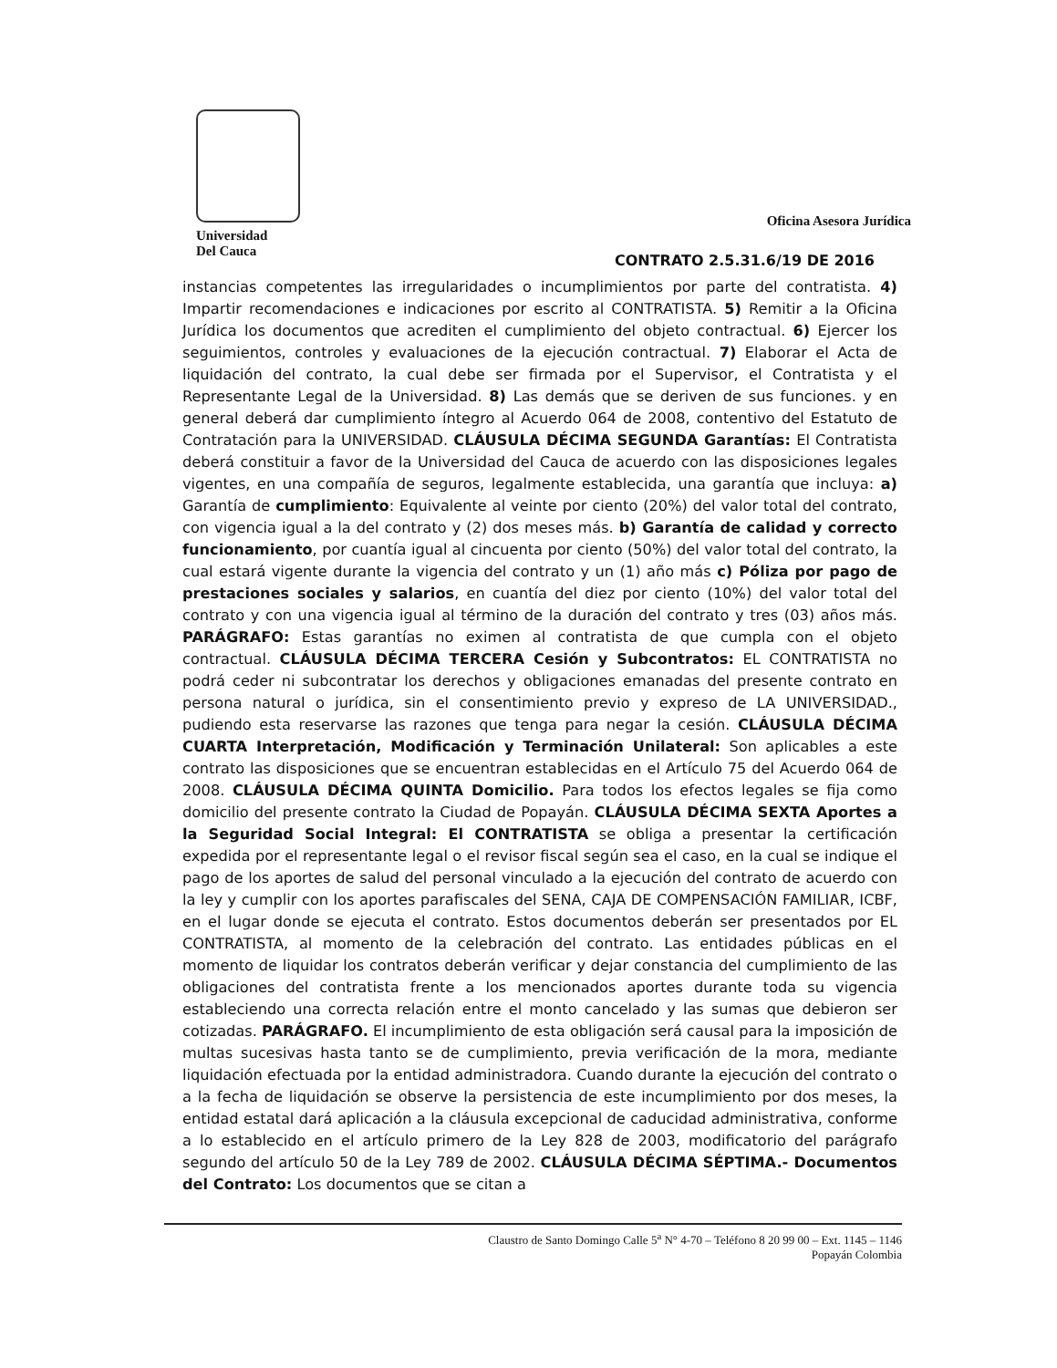Universidad
Del Cauca
Oficina Asesora Jurídica
CONTRATO 2.5.31.6/19 DE 2016
instancias competentes las irregularidades o incumplimientos por parte del contratista. 4) Impartir recomendaciones e indicaciones por escrito al CONTRATISTA. 5) Remitir a la Oficina Jurídica los documentos que acrediten el cumplimiento del objeto contractual. 6) Ejercer los seguimientos, controles y evaluaciones de la ejecución contractual. 7) Elaborar el Acta de liquidación del contrato, la cual debe ser firmada por el Supervisor, el Contratista y el Representante Legal de la Universidad. 8) Las demás que se deriven de sus funciones. y en general deberá dar cumplimiento íntegro al Acuerdo 064 de 2008, contentivo del Estatuto de Contratación para la UNIVERSIDAD. CLÁUSULA DÉCIMA SEGUNDA Garantías: El Contratista deberá constituir a favor de la Universidad del Cauca de acuerdo con las disposiciones legales vigentes, en una compañía de seguros, legalmente establecida, una garantía que incluya: a) Garantía de cumplimiento: Equivalente al veinte por ciento (20%) del valor total del contrato, con vigencia igual a la del contrato y (2) dos meses más. b) Garantía de calidad y correcto funcionamiento, por cuantía igual al cincuenta por ciento (50%) del valor total del contrato, la cual estará vigente durante la vigencia del contrato y un (1) año más c) Póliza por pago de prestaciones sociales y salarios, en cuantía del diez por ciento (10%) del valor total del contrato y con una vigencia igual al término de la duración del contrato y tres (03) años más. PARÁGRAFO: Estas garantías no eximen al contratista de que cumpla con el objeto contractual. CLÁUSULA DÉCIMA TERCERA Cesión y Subcontratos: EL CONTRATISTA no podrá ceder ni subcontratar los derechos y obligaciones emanadas del presente contrato en persona natural o jurídica, sin el consentimiento previo y expreso de LA UNIVERSIDAD., pudiendo esta reservarse las razones que tenga para negar la cesión. CLÁUSULA DÉCIMA CUARTA Interpretación, Modificación y Terminación Unilateral: Son aplicables a este contrato las disposiciones que se encuentran establecidas en el Artículo 75 del Acuerdo 064 de 2008. CLÁUSULA DÉCIMA QUINTA Domicilio. Para todos los efectos legales se fija como domicilio del presente contrato la Ciudad de Popayán. CLÁUSULA DÉCIMA SEXTA Aportes a la Seguridad Social Integral: El CONTRATISTA se obliga a presentar la certificación expedida por el representante legal o el revisor fiscal según sea el caso, en la cual se indique el pago de los aportes de salud del personal vinculado a la ejecución del contrato de acuerdo con la ley y cumplir con los aportes parafiscales del SENA, CAJA DE COMPENSACIÓN FAMILIAR, ICBF, en el lugar donde se ejecuta el contrato. Estos documentos deberán ser presentados por EL CONTRATISTA, al momento de la celebración del contrato. Las entidades públicas en el momento de liquidar los contratos deberán verificar y dejar constancia del cumplimiento de las obligaciones del contratista frente a los mencionados aportes durante toda su vigencia estableciendo una correcta relación entre el monto cancelado y las sumas que debieron ser cotizadas. PARÁGRAFO. El incumplimiento de esta obligación será causal para la imposición de multas sucesivas hasta tanto se de cumplimiento, previa verificación de la mora, mediante liquidación efectuada por la entidad administradora. Cuando durante la ejecución del contrato o a la fecha de liquidación se observe la persistencia de este incumplimiento por dos meses, la entidad estatal dará aplicación a la cláusula excepcional de caducidad administrativa, conforme a lo establecido en el artículo primero de la Ley 828 de 2003, modificatorio del parágrafo segundo del artículo 50 de la Ley 789 de 2002. CLÁUSULA DÉCIMA SÉPTIMA.- Documentos del Contrato: Los documentos que se citan a
Claustro de Santo Domingo Calle 5<sup>a</sup> N° 4-70 – Teléfono 8 20 99 00 – Ext. 1145 – 1146
Popayán Colombia